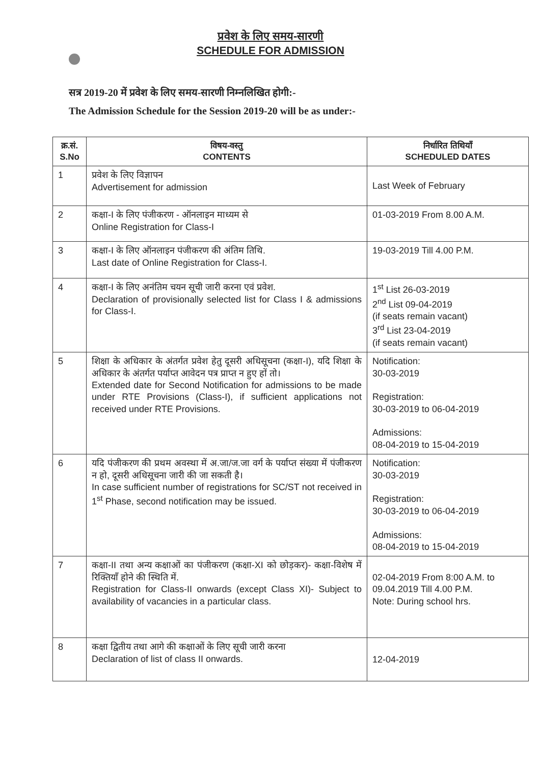प्रवेश के लिए समय-सारणी
SCHEDULE FOR ADMISSION
सत्र 2019-20 में प्रवेश के लिए समय-सारणी निम्नलिखित होगी:-
The Admission Schedule for the Session 2019-20 will be as under:-
| क्र.सं. S.No | विषय-वस्तु CONTENTS | निर्धारित तिथियाँ SCHEDULED DATES |
| --- | --- | --- |
| 1 | प्रवेश के लिए विज्ञापन Advertisement for admission | Last Week of February |
| 2 | कक्षा-I के लिए पंजीकरण - ऑनलाइन माध्यम से Online Registration for Class-I | 01-03-2019 From 8.00 A.M. |
| 3 | कक्षा-I के लिए ऑनलाइन पंजीकरण की अंतिम तिथि. Last date of Online Registration for Class-I. | 19-03-2019 Till 4.00 P.M. |
| 4 | कक्षा-I के लिए अनंतिम चयन सूची जारी करना एवं प्रवेश. Declaration of provisionally selected list for Class I & admissions for Class-I. | 1<sup>st</sup> List 26-03-2019 2<sup>nd</sup> List 09-04-2019 (if seats remain vacant) 3<sup>rd</sup> List 23-04-2019 (if seats remain vacant) |
| 5 | शिक्षा के अधिकार के अंतर्गत प्रवेश हेतु दूसरी अधिसूचना (कक्षा-I), यदि शिक्षा के अधिकार के अंतर्गत पर्याप्त आवेदन पत्र प्राप्त न हुए हों तो। Extended date for Second Notification for admissions to be made under RTE Provisions (Class-I), if sufficient applications not received under RTE Provisions. | Notification: 30-03-2019 Registration: 30-03-2019 to 06-04-2019 Admissions: 08-04-2019 to 15-04-2019 |
| 6 | यदि पंजीकरण की प्रथम अवस्था में अ.जा/ज.जा वर्ग के पर्याप्त संख्या में पंजीकरण न हो, दूसरी अधिसूचना जारी की जा सकती है। In case sufficient number of registrations for SC/ST not received in 1<sup>st</sup> Phase, second notification may be issued. | Notification: 30-03-2019 Registration: 30-03-2019 to 06-04-2019 Admissions: 08-04-2019 to 15-04-2019 |
| 7 | कक्षा-II तथा अन्य कक्षाओं का पंजीकरण (कक्षा-XI को छोड़कर)- कक्षा-विशेष में रिक्तियाँ होने की स्थिति में. Registration for Class-II onwards (except Class XI)- Subject to availability of vacancies in a particular class. | 02-04-2019 From 8:00 A.M. to 09.04.2019 Till 4.00 P.M. Note: During school hrs. |
| 8 | कक्षा द्वितीय तथा आगे की कक्षाओं के लिए सूची जारी करना Declaration of list of class II onwards. | 12-04-2019 |